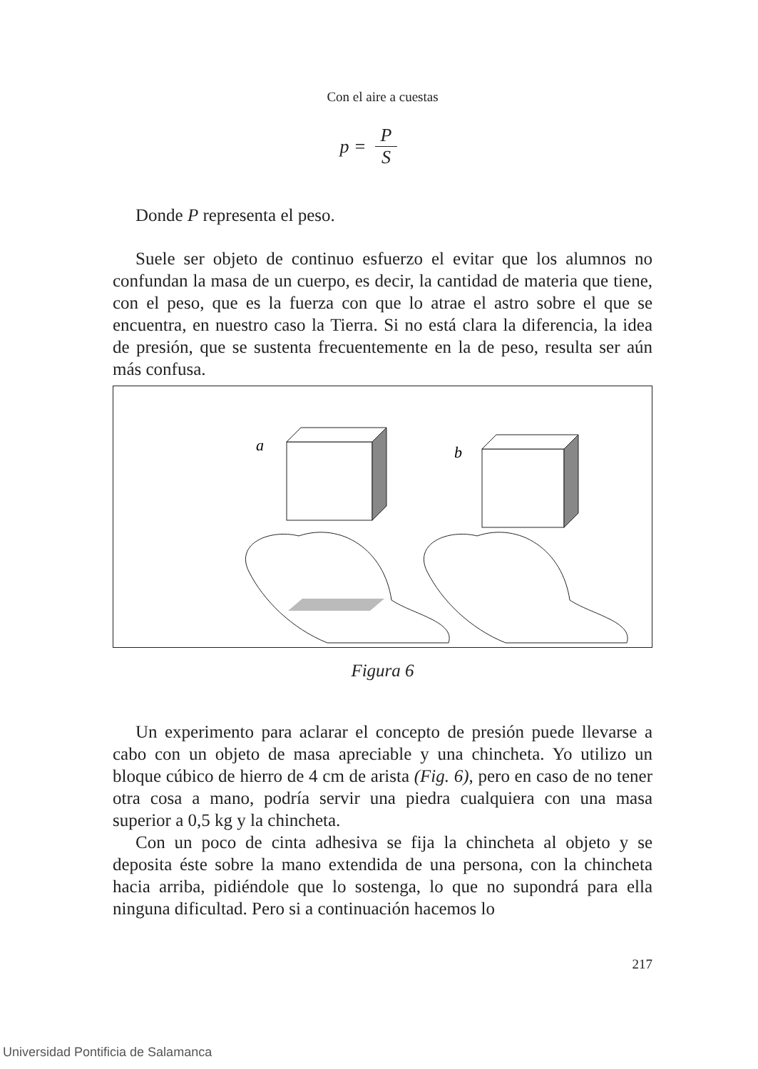Con el aire a cuestas
p = P S
Donde P representa el peso.
Suele ser objeto de continuo esfuerzo el evitar que los alumnos no confundan la masa de un cuerpo, es decir, la cantidad de materia que tiene, con el peso, que es la fuerza con que lo atrae el astro sobre el que se encuentra, en nuestro caso la Tierra. Si no está clara la diferencia, la idea de presión, que se sustenta frecuentemente en la de peso, resulta ser aún más confusa.
a
b
Figura 6
Un experimento para aclarar el concepto de presión puede llevarse a cabo con un objeto de masa apreciable y una chincheta. Yo utilizo un bloque cúbico de hierro de 4 cm de arista (Fig. 6), pero en caso de no tener otra cosa a mano, podría servir una piedra cualquiera con una masa superior a 0,5 kg y la chincheta.
Con un poco de cinta adhesiva se fija la chincheta al objeto y se deposita éste sobre la mano extendida de una persona, con la chincheta hacia arriba, pidiéndole que lo sostenga, lo que no supondrá para ella ninguna dificultad. Pero si a continuación hacemos lo
217
Universidad Pontificia de Salamanca